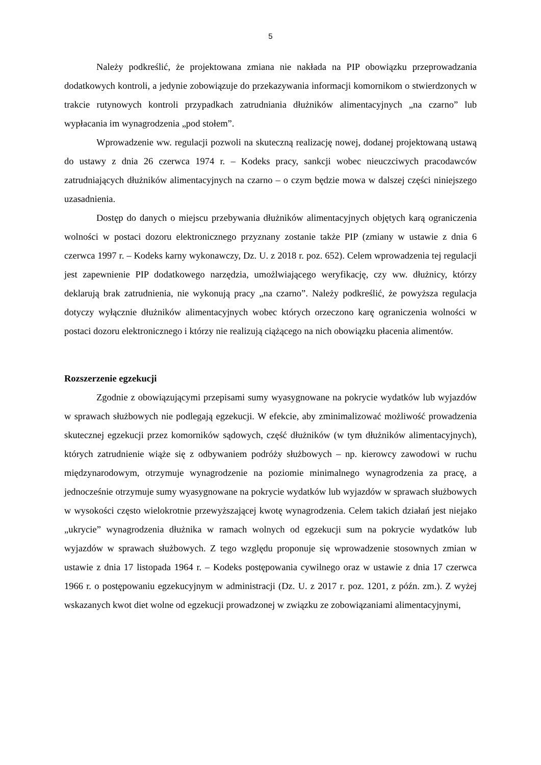5
Należy podkreślić, że projektowana zmiana nie nakłada na PIP obowiązku przeprowadzania dodatkowych kontroli, a jedynie zobowiązuje do przekazywania informacji komornikom o stwierdzonych w trakcie rutynowych kontroli przypadkach zatrudniania dłużników alimentacyjnych „na czarno” lub wypłacania im wynagrodzenia „pod stołem”.
Wprowadzenie ww. regulacji pozwoli na skuteczną realizację nowej, dodanej projektowaną ustawą do ustawy z dnia 26 czerwca 1974 r. – Kodeks pracy, sankcji wobec nieuczciwych pracodawców zatrudniających dłużników alimentacyjnych na czarno – o czym będzie mowa w dalszej części niniejszego uzasadnienia.
Dostęp do danych o miejscu przebywania dłużników alimentacyjnych objętych karą ograniczenia wolności w postaci dozoru elektronicznego przyznany zostanie także PIP (zmiany w ustawie z dnia 6 czerwca 1997 r. – Kodeks karny wykonawczy, Dz. U. z 2018 r. poz. 652). Celem wprowadzenia tej regulacji jest zapewnienie PIP dodatkowego narzędzia, umożlwiającego weryfikację, czy ww. dłużnicy, którzy deklarują brak zatrudnienia, nie wykonują pracy „na czarno”. Należy podkreślić, że powyższa regulacja dotyczy wyłącznie dłużników alimentacyjnych wobec których orzeczono karę ograniczenia wolności w postaci dozoru elektronicznego i którzy nie realizują ciążącego na nich obowiązku płacenia alimentów.
Rozszerzenie egzekucji
Zgodnie z obowiązującymi przepisami sumy wyasygnowane na pokrycie wydatków lub wyjazdów w sprawach służbowych nie podlegają egzekucji. W efekcie, aby zminimalizować możliwość prowadzenia skutecznej egzekucji przez komorników sądowych, część dłużników (w tym dłużników alimentacyjnych), których zatrudnienie wiąże się z odbywaniem podróży służbowych – np. kierowcy zawodowi w ruchu międzynarodowym, otrzymuje wynagrodzenie na poziomie minimalnego wynagrodzenia za pracę, a jednocześnie otrzymuje sumy wyasygnowane na pokrycie wydatków lub wyjazdów w sprawach służbowych w wysokości często wielokrotnie przewyższającej kwotę wynagrodzenia. Celem takich działań jest niejako „ukrycie” wynagrodzenia dłużnika w ramach wolnych od egzekucji sum na pokrycie wydatków lub wyjazdów w sprawach służbowych. Z tego względu proponuje się wprowadzenie stosownych zmian w ustawie z dnia 17 listopada 1964 r. – Kodeks postępowania cywilnego oraz w ustawie z dnia 17 czerwca 1966 r. o postępowaniu egzekucyjnym w administracji (Dz. U. z 2017 r. poz. 1201, z późn. zm.). Z wyżej wskazanych kwot diet wolne od egzekucji prowadzonej w związku ze zobowiązaniami alimentacyjnymi,